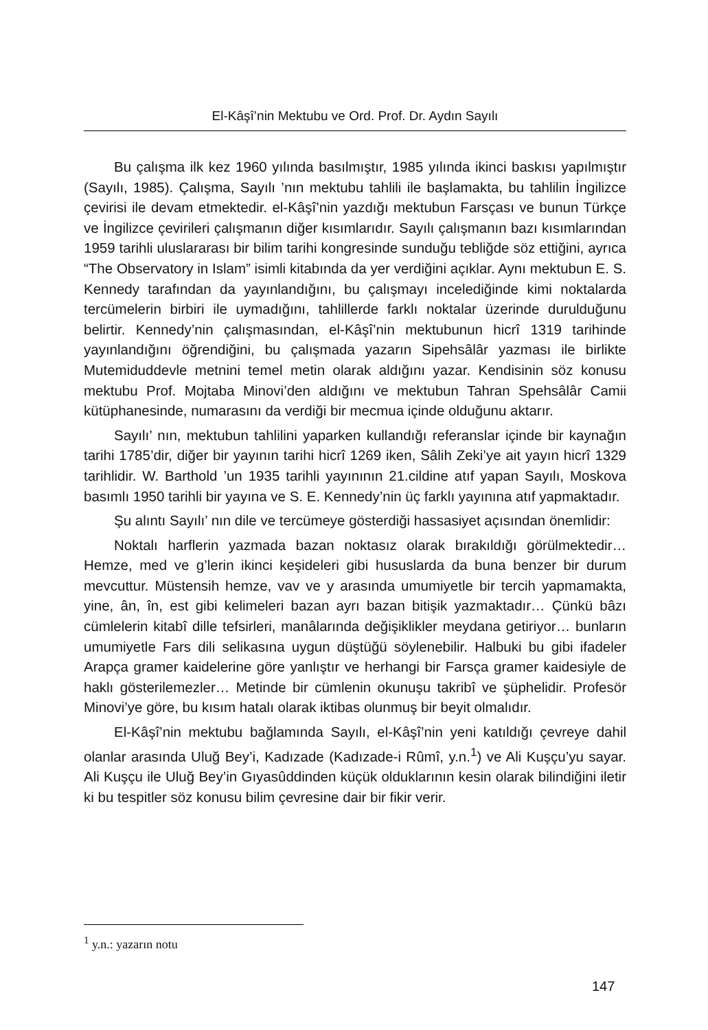El-Kâşî’nin Mektubu ve Ord. Prof. Dr. Aydın Sayılı
Bu çalışma ilk kez 1960 yılında basılmıştır, 1985 yılında ikinci baskısı yapılmıştır (Sayılı, 1985). Çalışma, Sayılı ’nın mektubu tahlili ile başlamakta, bu tahlilin İngilizce çevirisi ile devam etmektedir. el-Kâşî’nin yazdığı mektubun Farsçası ve bunun Türkçe ve İngilizce çevirileri çalışmanın diğer kısımlarıdır. Sayılı çalışmanın bazı kısımlarından 1959 tarihli uluslararası bir bilim tarihi kongresinde sunduğu tebliğde söz ettiğini, ayrıca “The Observatory in Islam” isimli kitabında da yer verdiğini açıklar. Aynı mektubun E. S. Kennedy tarafından da yayınlandığını, bu çalışmayı incelediğinde kimi noktalarda tercümelerin birbiri ile uymadığını, tahlillerde farklı noktalar üzerinde durulduğunu belirtir. Kennedy’nin çalışmasından, el-Kâşî’nin mektubunun hicrî 1319 tarihinde yayınlandığını öğrendiğini, bu çalışmada yazarın Sipehsâlâr yazması ile birlikte Mutemiduddevle metnini temel metin olarak aldığını yazar. Kendisinin söz konusu mektubu Prof. Mojtaba Minovi’den aldığını ve mektubun Tahran Spehsâlâr Camii kütüphanesinde, numarasını da verdiği bir mecmua içinde olduğunu aktarır.
Sayılı’ nın, mektubun tahlilini yaparken kullandığı referanslar içinde bir kaynağın tarihi 1785’dir, diğer bir yayının tarihi hicrî 1269 iken, Sâlih Zeki’ye ait yayın hicrî 1329 tarihlidir. W. Barthold ’un 1935 tarihli yayınının 21.cildine atıf yapan Sayılı, Moskova basımlı 1950 tarihli bir yayına ve S. E. Kennedy’nin üç farklı yayınına atıf yapmaktadır.
Şu alıntı Sayılı’ nın dile ve tercümeye gösterdiği hassasiyet açısından önemlidir:
Noktalı harflerin yazmada bazan noktasız olarak bırakıldığı görülmektedir… Hemze, med ve g’lerin ikinci keşideleri gibi hususlarda da buna benzer bir durum mevcuttur. Müstensih hemze, vav ve y arasında umumiyetle bir tercih yapmamakta, yine, ân, în, est gibi kelimeleri bazan ayrı bazan bitişik yazmaktadır… Çünkü bâzı cümlelerin kitabî dille tefsirleri, manâlarında değişiklikler meydana getiriyor… bunların umumiyetle Fars dili selikasına uygun düştüğü söylenebilir. Halbuki bu gibi ifadeler Arapça gramer kaidelerine göre yanlıştır ve herhangi bir Farsça gramer kaidesiyle de haklı gösterilemezler… Metinde bir cümlenin okunuşu takribî ve şüphelidir. Profesör Minovi’ye göre, bu kısım hatalı olarak iktibas olunmuş bir beyit olmalıdır.
El-Kâşî’nin mektubu bağlamında Sayılı, el-Kâşî’nin yeni katıldığı çevreye dahil olanlar arasında Uluğ Bey’i, Kadızade (Kadızade-i Rûmî, y.n.<sup>1</sup>) ve Ali Kuşçu’yu sayar. Ali Kuşçu ile Uluğ Bey’in Gıyasûddinden küçük olduklarının kesin olarak bilindiğini iletir ki bu tespitler söz konusu bilim çevresine dair bir fikir verir.
<sup>1</sup> y.n.: yazarın notu
147